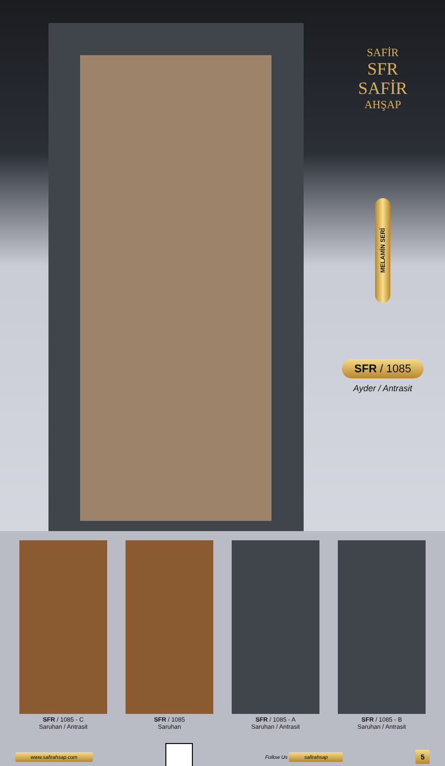SAFİR
SFR
SAFİR
AHŞAP
MELAMİN SERİ
SFR / 1085
Ayder / Antrasit
SFR / 1085 - C
Saruhan / Antrasit
SFR / 1085
Saruhan
SFR / 1085 - A
Saruhan / Antrasit
SFR / 1085 - B
Saruhan / Antrasit
www.safirahsap.com Follow Us safirahsap 5